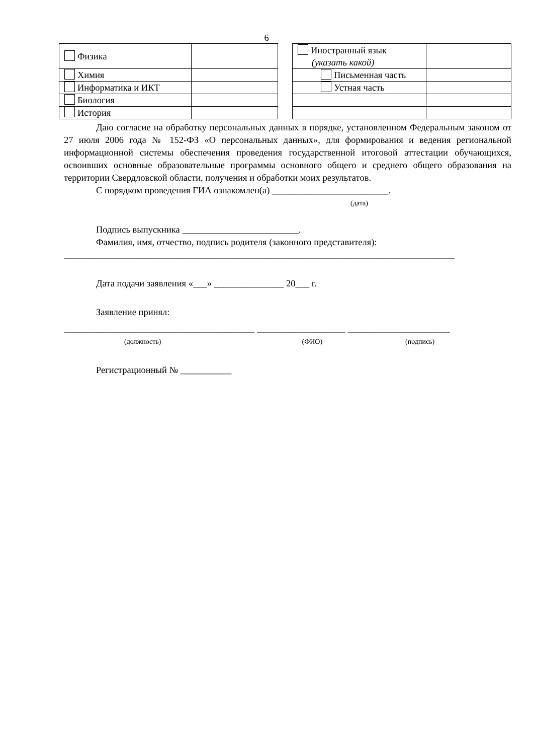6
| Физика | |
| Химия | |
| Информатика и ИКТ | |
| Биология | |
| История | |
| Иностранный язык (указать какой) | |
| Письменная часть | |
| Устная часть | |
Даю согласие на обработку персональных данных в порядке, установленном Федеральным законом от 27 июля 2006 года № 152-ФЗ «О персональных данных», для формирования и ведения региональной информационной системы обеспечения проведения государственной итоговой аттестации обучающихся, освоивших основные образовательные программы основного общего и среднего общего образования на территории Свердловской области, получения и обработки моих результатов.
С порядком проведения ГИА ознакомлен(а) _________________________.
(дата)
Подпись выпускника _________________________.
Фамилия, имя, отчество, подпись родителя (законного представителя):
____________________________________________________________________________________
Дата подачи заявления «___» _______________ 20___ г.
Заявление принял:
_________________________________________ ___________________ ______________________
(должность) (ФИО) (подпись)
Регистрационный № ___________